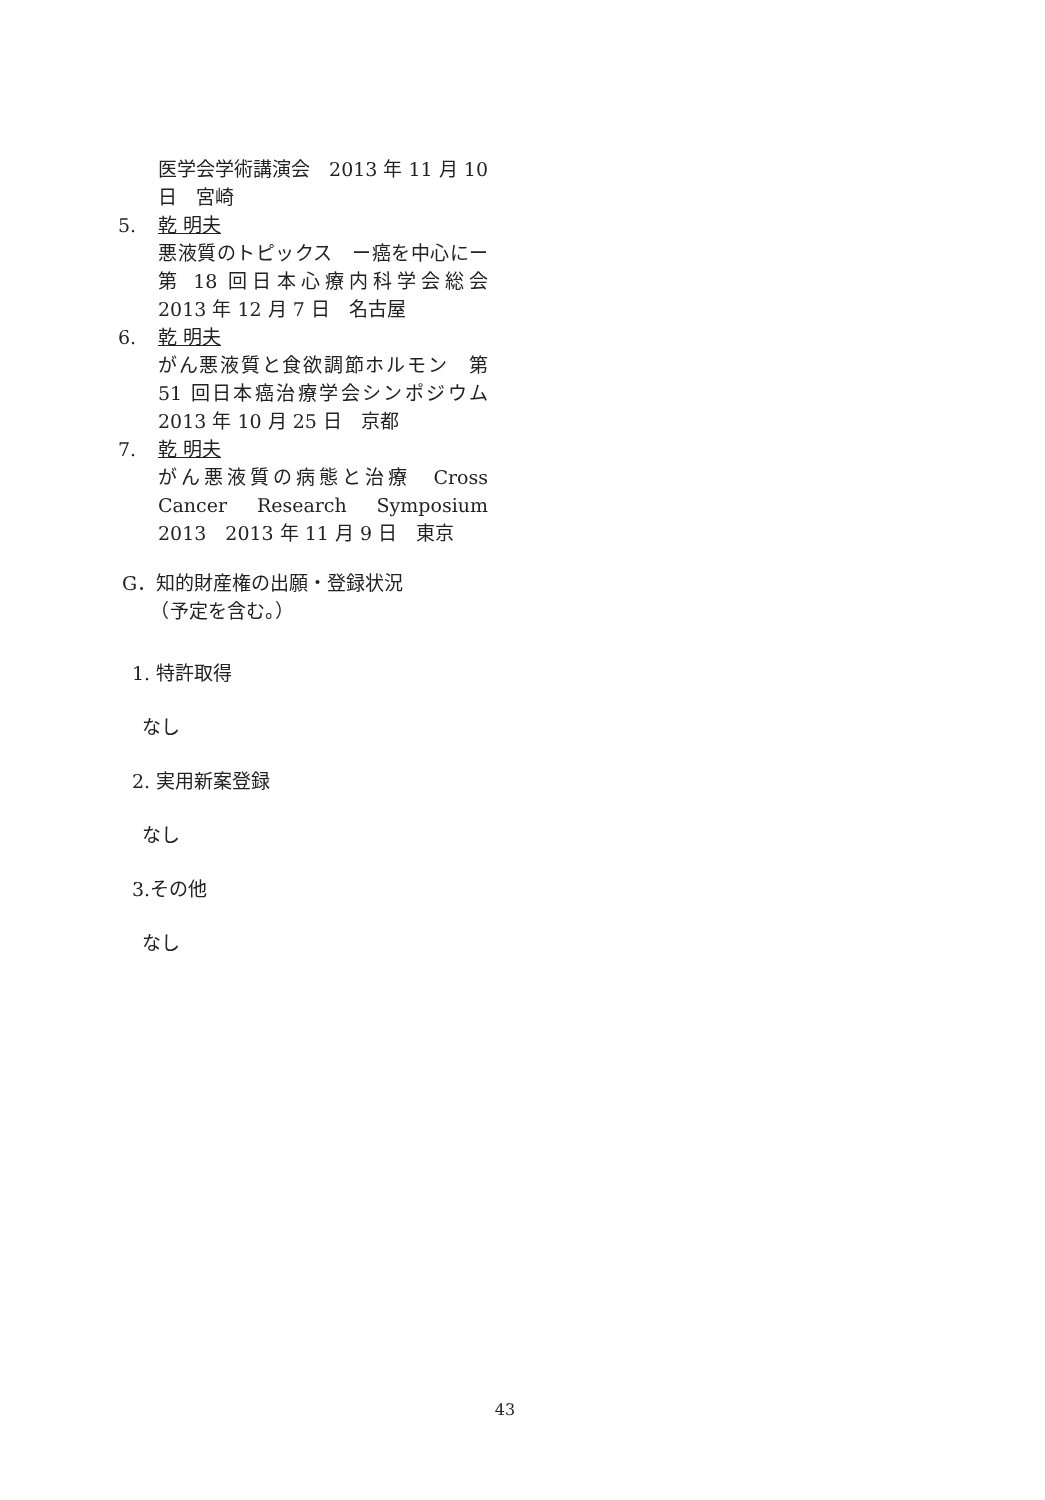医学会学術講演会　2013 年 11 月 10 日　宮崎
5. 乾 明夫
悪液質のトピックス　ー癌を中心にー　第 18 回日本心療内科学会総会　2013 年 12 月 7 日　名古屋
6. 乾 明夫
がん悪液質と食欲調節ホルモン　第 51 回日本癌治療学会シンポジウム　2013 年 10 月 25 日　京都
7. 乾 明夫
がん悪液質の病態と治療　Cross Cancer Research Symposium 2013　2013 年 11 月 9 日　東京
G．知的財産権の出願・登録状況
　　（予定を含む。）
1. 特許取得
なし
2. 実用新案登録
なし
3.その他
なし
43